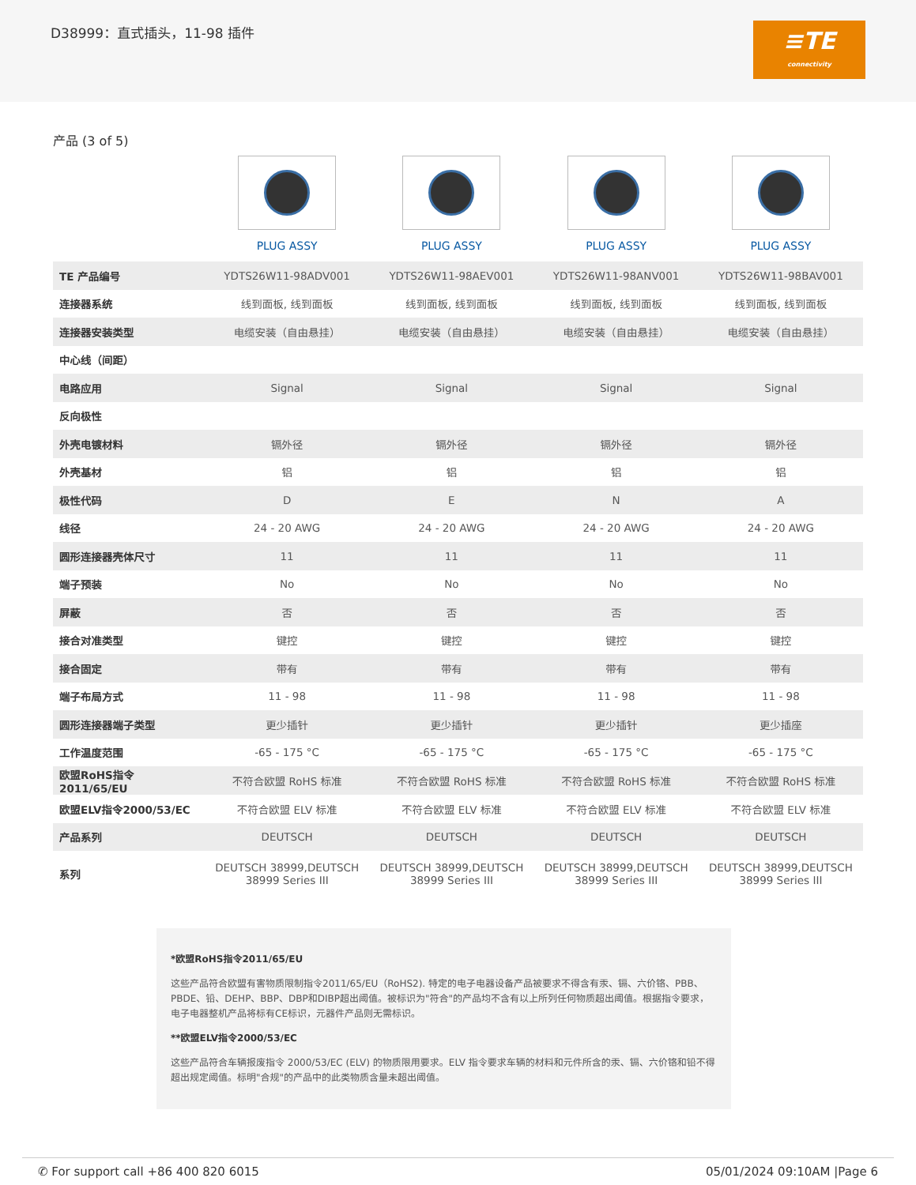D38999：直式插头，11-98 插件
≡TE
connectivity
产品 (3 of 5)
| | PLUG ASSY | PLUG ASSY | PLUG ASSY | PLUG ASSY |
| TE 产品编号 | YDTS26W11-98ADV001 | YDTS26W11-98AEV001 | YDTS26W11-98ANV001 | YDTS26W11-98BAV001 |
| 连接器系统 | 线到面板, 线到面板 | 线到面板, 线到面板 | 线到面板, 线到面板 | 线到面板, 线到面板 |
| 连接器安装类型 | 电缆安装（自由悬挂） | 电缆安装（自由悬挂） | 电缆安装（自由悬挂） | 电缆安装（自由悬挂） |
| 中心线（间距） | | | | |
| 电路应用 | Signal | Signal | Signal | Signal |
| 反向极性 | | | | |
| 外壳电镀材料 | 镉外径 | 镉外径 | 镉外径 | 镉外径 |
| 外壳基材 | 铝 | 铝 | 铝 | 铝 |
| 极性代码 | D | E | N | A |
| 线径 | 24 - 20 AWG | 24 - 20 AWG | 24 - 20 AWG | 24 - 20 AWG |
| 圆形连接器壳体尺寸 | 11 | 11 | 11 | 11 |
| 端子预装 | No | No | No | No |
| 屏蔽 | 否 | 否 | 否 | 否 |
| 接合对准类型 | 键控 | 键控 | 键控 | 键控 |
| 接合固定 | 带有 | 带有 | 带有 | 带有 |
| 端子布局方式 | 11 - 98 | 11 - 98 | 11 - 98 | 11 - 98 |
| 圆形连接器端子类型 | 更少插针 | 更少插针 | 更少插针 | 更少插座 |
| 工作温度范围 | -65 - 175 °C | -65 - 175 °C | -65 - 175 °C | -65 - 175 °C |
| 欧盟RoHS指令2011/65/EU | 不符合欧盟 RoHS 标准 | 不符合欧盟 RoHS 标准 | 不符合欧盟 RoHS 标准 | 不符合欧盟 RoHS 标准 |
| 欧盟ELV指令2000/53/EC | 不符合欧盟 ELV 标准 | 不符合欧盟 ELV 标准 | 不符合欧盟 ELV 标准 | 不符合欧盟 ELV 标准 |
| 产品系列 | DEUTSCH | DEUTSCH | DEUTSCH | DEUTSCH |
| 系列 | DEUTSCH 38999,DEUTSCH 38999 Series III | DEUTSCH 38999,DEUTSCH 38999 Series III | DEUTSCH 38999,DEUTSCH 38999 Series III | DEUTSCH 38999,DEUTSCH 38999 Series III |
*欧盟RoHS指令2011/65/EU
这些产品符合欧盟有害物质限制指令2011/65/EU（RoHS2). 特定的电子电器设备产品被要求不得含有汞、镉、六价铬、PBB、PBDE、铅、DEHP、BBP、DBP和DIBP超出阈值。被标识为"符合"的产品均不含有以上所列任何物质超出阈值。根据指令要求，电子电器整机产品将标有CE标识，元器件产品则无需标识。
**欧盟ELV指令2000/53/EC
这些产品符合车辆报废指令 2000/53/EC (ELV) 的物质限用要求。ELV 指令要求车辆的材料和元件所含的汞、镉、六价铬和铅不得超出规定阈值。标明"合规"的产品中的此类物质含量未超出阈值。
✆ For support call +86 400 820 6015 05/01/2024 09:10AM |Page 6